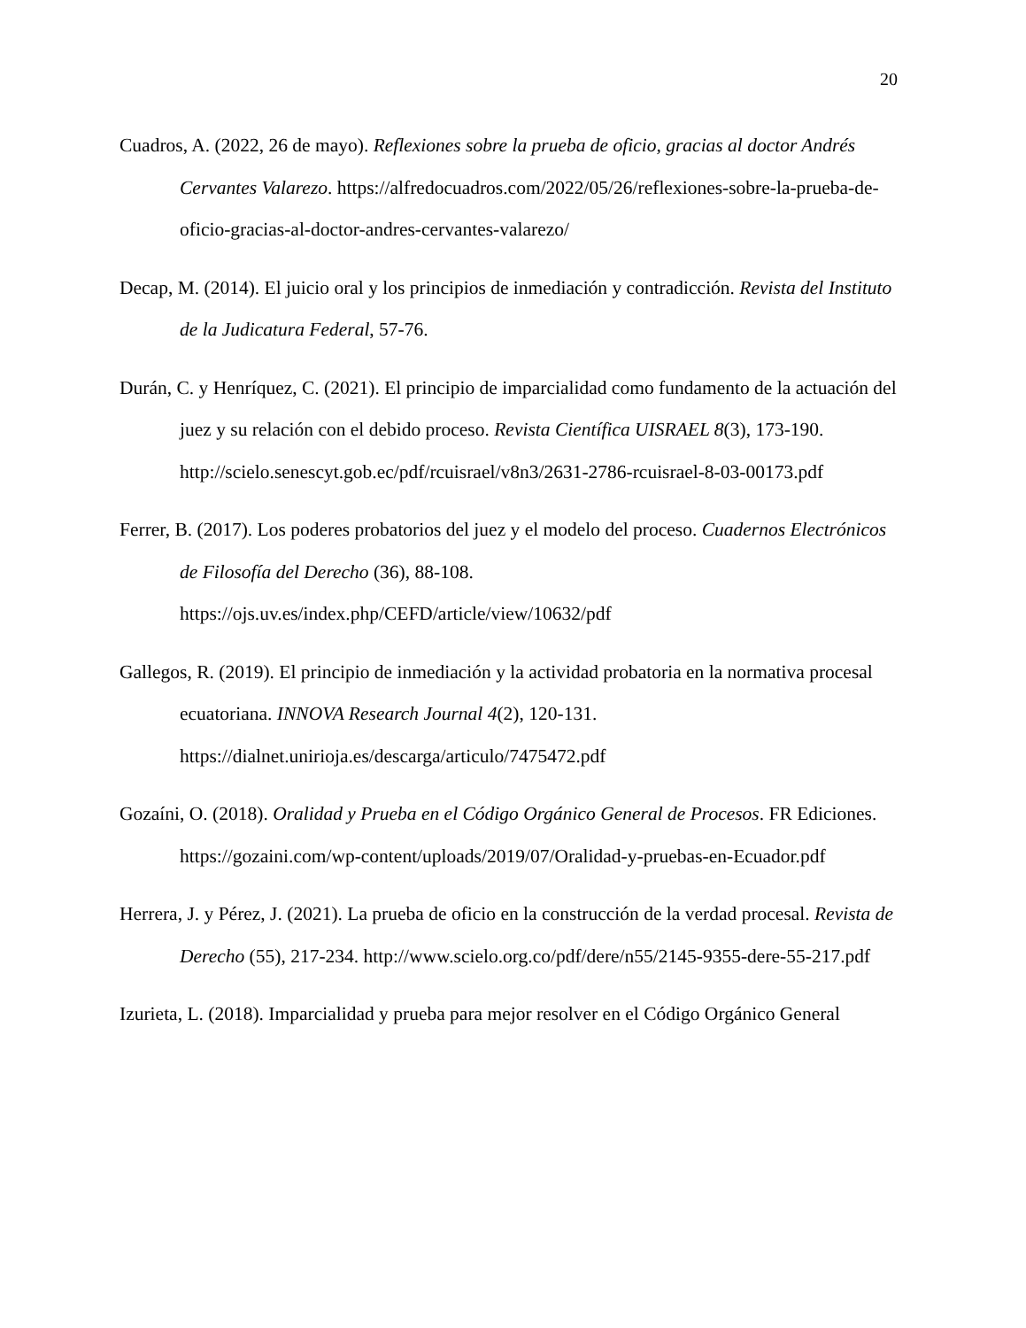20
Cuadros, A. (2022, 26 de mayo). Reflexiones sobre la prueba de oficio, gracias al doctor Andrés Cervantes Valarezo. https://alfredocuadros.com/2022/05/26/reflexiones-sobre-la-prueba-de-oficio-gracias-al-doctor-andres-cervantes-valarezo/
Decap, M. (2014). El juicio oral y los principios de inmediación y contradicción. Revista del Instituto de la Judicatura Federal, 57-76.
Durán, C. y Henríquez, C. (2021). El principio de imparcialidad como fundamento de la actuación del juez y su relación con el debido proceso. Revista Científica UISRAEL 8(3), 173-190. http://scielo.senescyt.gob.ec/pdf/rcuisrael/v8n3/2631-2786-rcuisrael-8-03-00173.pdf
Ferrer, B. (2017). Los poderes probatorios del juez y el modelo del proceso. Cuadernos Electrónicos de Filosofía del Derecho (36), 88-108. https://ojs.uv.es/index.php/CEFD/article/view/10632/pdf
Gallegos, R. (2019). El principio de inmediación y la actividad probatoria en la normativa procesal ecuatoriana. INNOVA Research Journal 4(2), 120-131. https://dialnet.unirioja.es/descarga/articulo/7475472.pdf
Gozaíni, O. (2018). Oralidad y Prueba en el Código Orgánico General de Procesos. FR Ediciones. https://gozaini.com/wp-content/uploads/2019/07/Oralidad-y-pruebas-en-Ecuador.pdf
Herrera, J. y Pérez, J. (2021). La prueba de oficio en la construcción de la verdad procesal. Revista de Derecho (55), 217-234. http://www.scielo.org.co/pdf/dere/n55/2145-9355-dere-55-217.pdf
Izurieta, L. (2018). Imparcialidad y prueba para mejor resolver en el Código Orgánico General